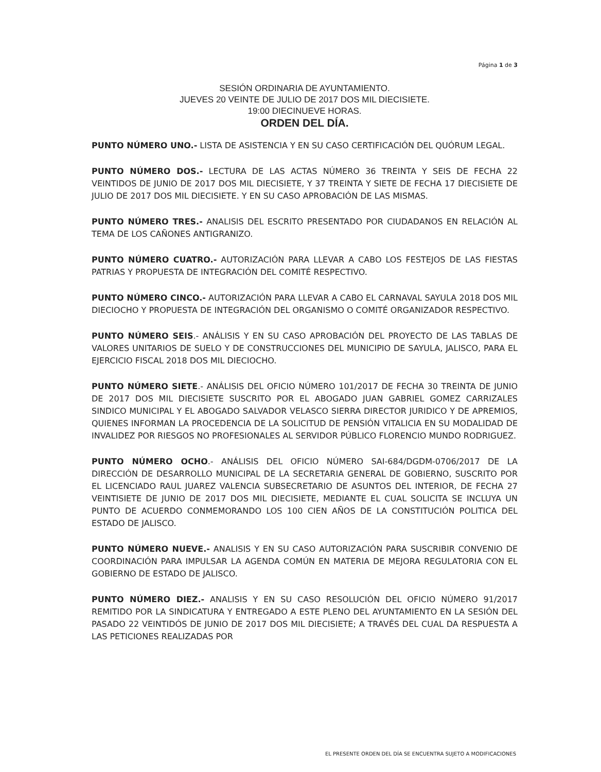Página 1 de 3
SESIÓN ORDINARIA DE AYUNTAMIENTO.
JUEVES 20 VEINTE DE JULIO DE 2017 DOS MIL DIECISIETE.
19:00 DIECINUEVE HORAS.
ORDEN DEL DÍA.
PUNTO NÚMERO UNO.- LISTA DE ASISTENCIA Y EN SU CASO CERTIFICACIÓN DEL QUÓRUM LEGAL.
PUNTO NÚMERO DOS.- LECTURA DE LAS ACTAS NÚMERO 36 TREINTA Y SEIS DE FECHA 22 VEINTIDOS DE JUNIO DE 2017 DOS MIL DIECISIETE, Y 37 TREINTA Y SIETE DE FECHA 17 DIECISIETE DE JULIO DE 2017 DOS MIL DIECISIETE. Y EN SU CASO APROBACIÓN DE LAS MISMAS.
PUNTO NÚMERO TRES.- ANALISIS DEL ESCRITO PRESENTADO POR CIUDADANOS EN RELACIÓN AL TEMA DE LOS CAÑONES ANTIGRANIZO.
PUNTO NÚMERO CUATRO.- AUTORIZACIÓN PARA LLEVAR A CABO LOS FESTEJOS DE LAS FIESTAS PATRIAS Y PROPUESTA DE INTEGRACIÓN DEL COMITÉ RESPECTIVO.
PUNTO NÚMERO CINCO.- AUTORIZACIÓN PARA LLEVAR A CABO EL CARNAVAL SAYULA 2018 DOS MIL DIECIOCHO Y PROPUESTA DE INTEGRACIÓN DEL ORGANISMO O COMITÉ ORGANIZADOR RESPECTIVO.
PUNTO NÚMERO SEIS.- ANÁLISIS Y EN SU CASO APROBACIÓN DEL PROYECTO DE LAS TABLAS DE VALORES UNITARIOS DE SUELO Y DE CONSTRUCCIONES DEL MUNICIPIO DE SAYULA, JALISCO, PARA EL EJERCICIO FISCAL 2018 DOS MIL DIECIOCHO.
PUNTO NÚMERO SIETE.- ANÁLISIS DEL OFICIO NÚMERO 101/2017 DE FECHA 30 TREINTA DE JUNIO DE 2017 DOS MIL DIECISIETE SUSCRITO POR EL ABOGADO JUAN GABRIEL GOMEZ CARRIZALES SINDICO MUNICIPAL Y EL ABOGADO SALVADOR VELASCO SIERRA DIRECTOR JURIDICO Y DE APREMIOS, QUIENES INFORMAN LA PROCEDENCIA DE LA SOLICITUD DE PENSIÓN VITALICIA EN SU MODALIDAD DE INVALIDEZ POR RIESGOS NO PROFESIONALES AL SERVIDOR PÚBLICO FLORENCIO MUNDO RODRIGUEZ.
PUNTO NÚMERO OCHO.- ANÁLISIS DEL OFICIO NÚMERO SAI-684/DGDM-0706/2017 DE LA DIRECCIÓN DE DESARROLLO MUNICIPAL DE LA SECRETARIA GENERAL DE GOBIERNO, SUSCRITO POR EL LICENCIADO RAUL JUAREZ VALENCIA SUBSECRETARIO DE ASUNTOS DEL INTERIOR, DE FECHA 27 VEINTISIETE DE JUNIO DE 2017 DOS MIL DIECISIETE, MEDIANTE EL CUAL SOLICITA SE INCLUYA UN PUNTO DE ACUERDO CONMEMORANDO LOS 100 CIEN AÑOS DE LA CONSTITUCIÓN POLITICA DEL ESTADO DE JALISCO.
PUNTO NÚMERO NUEVE.- ANALISIS Y EN SU CASO AUTORIZACIÓN PARA SUSCRIBIR CONVENIO DE COORDINACIÓN PARA IMPULSAR LA AGENDA COMÚN EN MATERIA DE MEJORA REGULATORIA CON EL GOBIERNO DE ESTADO DE JALISCO.
PUNTO NÚMERO DIEZ.- ANALISIS Y EN SU CASO RESOLUCIÓN DEL OFICIO NÚMERO 91/2017 REMITIDO POR LA SINDICATURA Y ENTREGADO A ESTE PLENO DEL AYUNTAMIENTO EN LA SESIÓN DEL PASADO 22 VEINTIDÓS DE JUNIO DE 2017 DOS MIL DIECISIETE; A TRAVÉS DEL CUAL DA RESPUESTA A LAS PETICIONES REALIZADAS POR
EL PRESENTE ORDEN DEL DÍA SE ENCUENTRA SUJETO A MODIFICACIONES